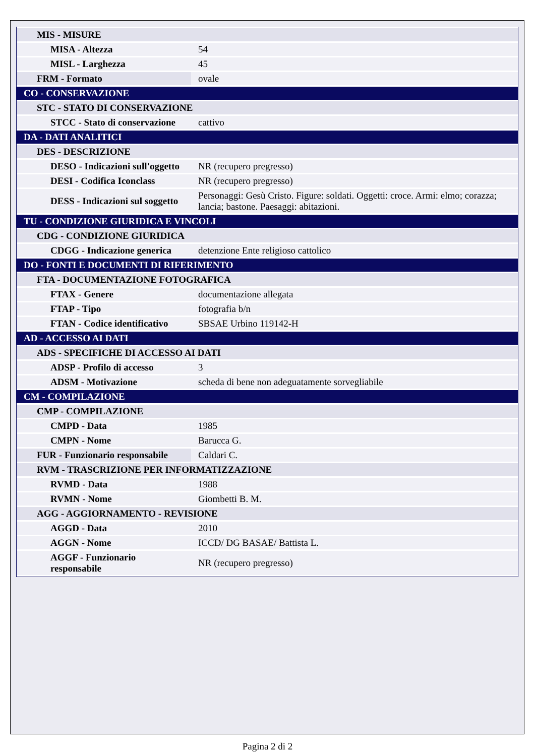| MIS - MISURE | |
| MISA - Altezza | 54 |
| MISL - Larghezza | 45 |
| FRM - Formato | ovale |
| CO - CONSERVAZIONE | |
| STC - STATO DI CONSERVAZIONE | |
| STCC - Stato di conservazione | cattivo |
| DA - DATI ANALITICI | |
| DES - DESCRIZIONE | |
| DESO - Indicazioni sull'oggetto | NR (recupero pregresso) |
| DESI - Codifica Iconclass | NR (recupero pregresso) |
| DESS - Indicazioni sul soggetto | Personaggi: Gesù Cristo. Figure: soldati. Oggetti: croce. Armi: elmo; corazza; lancia; bastone. Paesaggi: abitazioni. |
| TU - CONDIZIONE GIURIDICA E VINCOLI | |
| CDG - CONDIZIONE GIURIDICA | |
| CDGG - Indicazione generica | detenzione Ente religioso cattolico |
| DO - FONTI E DOCUMENTI DI RIFERIMENTO | |
| FTA - DOCUMENTAZIONE FOTOGRAFICA | |
| FTAX - Genere | documentazione allegata |
| FTAP - Tipo | fotografia b/n |
| FTAN - Codice identificativo | SBSAE Urbino 119142-H |
| AD - ACCESSO AI DATI | |
| ADS - SPECIFICHE DI ACCESSO AI DATI | |
| ADSP - Profilo di accesso | 3 |
| ADSM - Motivazione | scheda di bene non adeguatamente sorvegliabile |
| CM - COMPILAZIONE | |
| CMP - COMPILAZIONE | |
| CMPD - Data | 1985 |
| CMPN - Nome | Barucca G. |
| FUR - Funzionario responsabile | Caldari C. |
| RVM - TRASCRIZIONE PER INFORMATIZZAZIONE | |
| RVMD - Data | 1988 |
| RVMN - Nome | Giombetti B. M. |
| AGG - AGGIORNAMENTO - REVISIONE | |
| AGGD - Data | 2010 |
| AGGN - Nome | ICCD/ DG BASAE/ Battista L. |
| AGGF - Funzionario responsabile | NR (recupero pregresso) |
Pagina 2 di 2